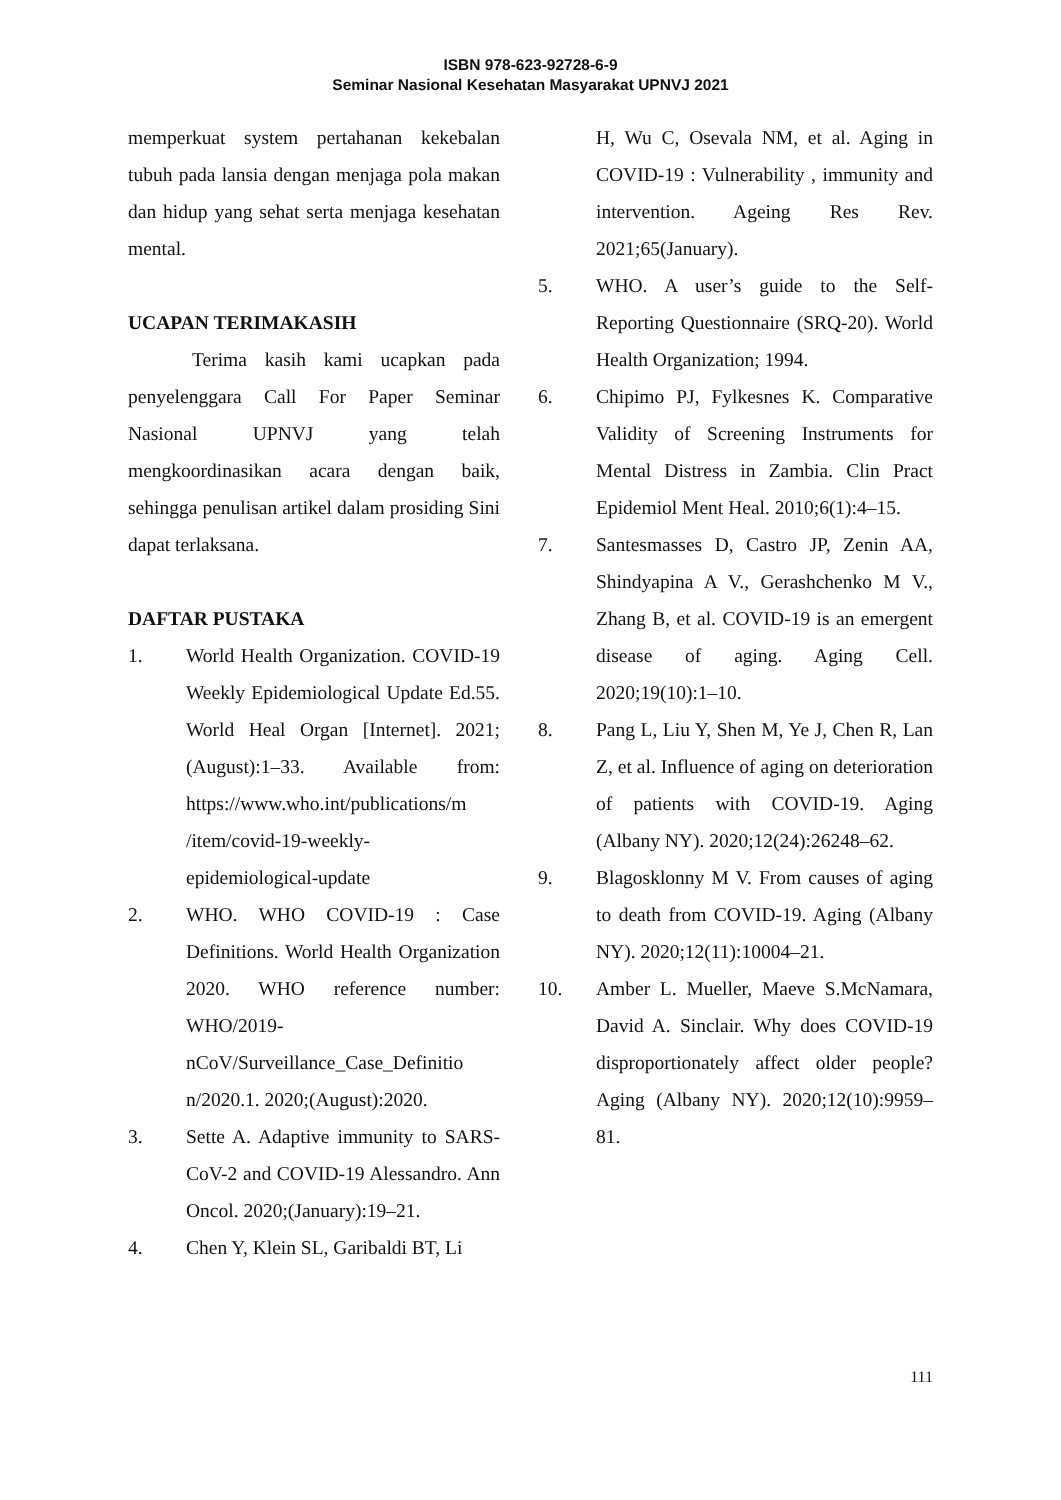ISBN 978-623-92728-6-9
Seminar Nasional Kesehatan Masyarakat UPNVJ 2021
memperkuat system pertahanan kekebalan tubuh pada lansia dengan menjaga pola makan dan hidup yang sehat serta menjaga kesehatan mental.
UCAPAN TERIMAKASIH
Terima kasih kami ucapkan pada penyelenggara Call For Paper Seminar Nasional UPNVJ yang telah mengkoordinasikan acara dengan baik, sehingga penulisan artikel dalam prosiding Sini dapat terlaksana.
DAFTAR PUSTAKA
1. World Health Organization. COVID-19 Weekly Epidemiological Update Ed.55. World Heal Organ [Internet]. 2021;(August):1–33. Available from: https://www.who.int/publications/m /item/covid-19-weekly-epidemiological-update
2. WHO. WHO COVID-19 : Case Definitions. World Health Organization 2020. WHO reference number: WHO/2019-nCoV/Surveillance_Case_Definitio n/2020.1. 2020;(August):2020.
3. Sette A. Adaptive immunity to SARS-CoV-2 and COVID-19 Alessandro. Ann Oncol. 2020;(January):19–21.
4. Chen Y, Klein SL, Garibaldi BT, Li
H, Wu C, Osevala NM, et al. Aging in COVID-19 : Vulnerability , immunity and intervention. Ageing Res Rev. 2021;65(January).
5. WHO. A user’s guide to the Self-Reporting Questionnaire (SRQ-20). World Health Organization; 1994.
6. Chipimo PJ, Fylkesnes K. Comparative Validity of Screening Instruments for Mental Distress in Zambia. Clin Pract Epidemiol Ment Heal. 2010;6(1):4–15.
7. Santesmasses D, Castro JP, Zenin AA, Shindyapina A V., Gerashchenko M V., Zhang B, et al. COVID-19 is an emergent disease of aging. Aging Cell. 2020;19(10):1–10.
8. Pang L, Liu Y, Shen M, Ye J, Chen R, Lan Z, et al. Influence of aging on deterioration of patients with COVID-19. Aging (Albany NY). 2020;12(24):26248–62.
9. Blagosklonny M V. From causes of aging to death from COVID-19. Aging (Albany NY). 2020;12(11):10004–21.
10. Amber L. Mueller, Maeve S.McNamara, David A. Sinclair. Why does COVID-19 disproportionately affect older people? Aging (Albany NY). 2020;12(10):9959–81.
111